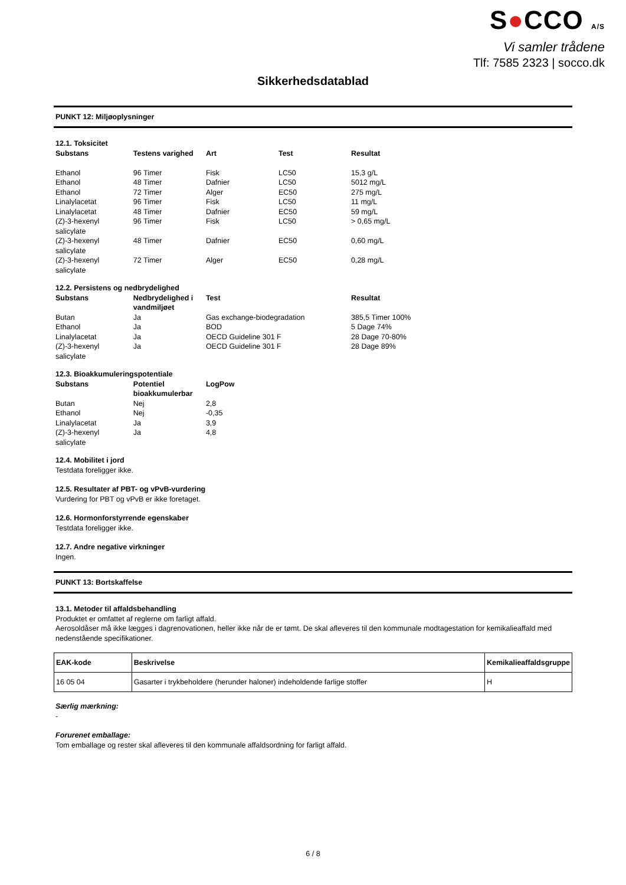S●CCO A/S
Vi samler trådene
Tlf: 7585 2323 | socco.dk
Sikkerhedsdatablad
PUNKT 12: Miljøoplysninger
12.1. Toksicitet
| Substans | Testens varighed | Art | Test | Resultat |
| --- | --- | --- | --- | --- |
| Ethanol | 96 Timer | Fisk | LC50 | 15,3 g/L |
| Ethanol | 48 Timer | Dafnier | LC50 | 5012 mg/L |
| Ethanol | 72 Timer | Alger | EC50 | 275 mg/L |
| Linalylacetat | 96 Timer | Fisk | LC50 | 11 mg/L |
| Linalylacetat | 48 Timer | Dafnier | EC50 | 59 mg/L |
| (Z)-3-hexenyl salicylate | 96 Timer | Fisk | LC50 | > 0,65 mg/L |
| (Z)-3-hexenyl salicylate | 48 Timer | Dafnier | EC50 | 0,60 mg/L |
| (Z)-3-hexenyl salicylate | 72 Timer | Alger | EC50 | 0,28 mg/L |
12.2. Persistens og nedbrydelighed
| Substans | Nedbrydelighed i vandmiljøet | Test | Resultat |
| --- | --- | --- | --- |
| Butan | Ja | Gas exchange-biodegradation | 385,5 Timer 100% |
| Ethanol | Ja | BOD | 5 Dage 74% |
| Linalylacetat | Ja | OECD Guideline 301 F | 28 Dage 70-80% |
| (Z)-3-hexenyl salicylate | Ja | OECD Guideline 301 F | 28 Dage 89% |
12.3. Bioakkumuleringspotentiale
| Substans | Potentiel bioakkumulerbar | LogPow |
| --- | --- | --- |
| Butan | Nej | 2,8 |
| Ethanol | Nej | -0,35 |
| Linalylacetat | Ja | 3,9 |
| (Z)-3-hexenyl salicylate | Ja | 4,8 |
12.4. Mobilitet i jord
Testdata foreligger ikke.
12.5. Resultater af PBT- og vPvB-vurdering
Vurdering for PBT og vPvB er ikke foretaget.
12.6. Hormonforstyrrende egenskaber
Testdata foreligger ikke.
12.7. Andre negative virkninger
Ingen.
PUNKT 13: Bortskaffelse
13.1. Metoder til affaldsbehandling
Produktet er omfattet af reglerne om farligt affald.
Aerosoldåser må ikke lægges i dagrenovationen, heller ikke når de er tømt. De skal afleveres til den kommunale modtagestation for kemikalieaffald med nedenstående specifikationer.
| EAK-kode | Beskrivelse | Kemikalieaffaldsgruppe |
| --- | --- | --- |
| 16 05 04 | Gasarter i trykbeholdere (herunder haloner) indeholdende farlige stoffer | H |
Særlig mærkning:
-
Forurenet emballage:
Tom emballage og rester skal afleveres til den kommunale affaldsordning for farligt affald.
6 / 8